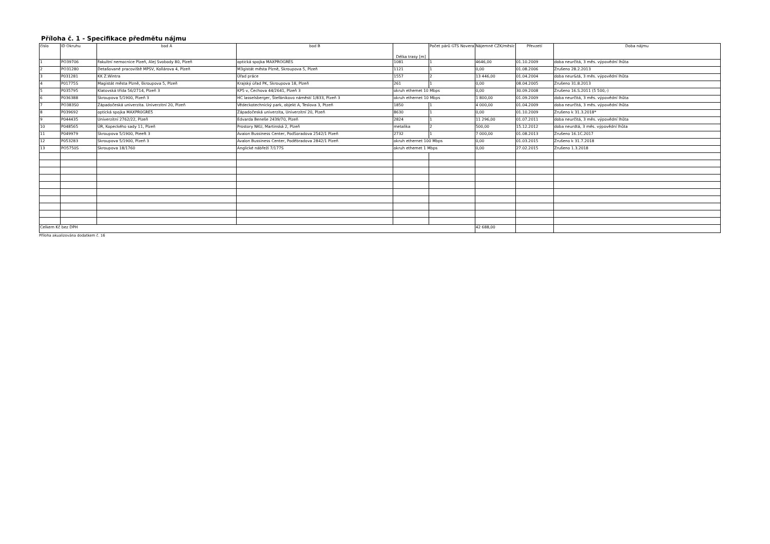Příloha č. 1 - Specifikace předmětu nájmu
| číslo | ID Okruhu | bod A | bod B | Délka trasy [m] | Počet párů GTS Novera | Nájemné CZK/měsíc | Převzetí | Doba nájmu |
| --- | --- | --- | --- | --- | --- | --- | --- | --- |
| 1 | PO39706 | Fakultní nemocnice Plzeň, Alej Svobody 80, Plzeň | optická spojka MAXPROGRES | 1081 | 1 | 4646,00 | 01.10.2009 | doba neurčitá, 3 měs. výpovědní lhůta |
| 2 | PO31280 | Detašované pracoviště MPSV, Kollárova 4, Plzeň | M3gistát města Plzně, Skroupova 5, Plzeň | 1121 | 1 | 0,00 | 01.08.2006 | Zrušeno 28.2.2013 |
| 3 | P031281 | KK Z.Wintra | Úřad práce | 1557 | 2 | 13 446,00 | 01.04.2004 | doba neur&tá, 3 měs. výpovědní lhůta |
| 4 | P01775S | Magistát města Plzně, škroupova 5, Plzeň | Krajský úřad PK, Skroupova 18, Plzeň | 261 | 1 | 0,00 | 08.04.2005 | Zrušeno 31.8.2013 |
| 5 | P035795 | Klatovská třída 56/2714, Plzeň 3 | KP5 v, Čechova 44/2641, Plzeň 3 | okruh ethemet 10 Mbps | | 0,00 | 30.09.2008 | Zrušeno 16.S.2011 (5 500,-) |
| 6 | P036388 | Skroupova 5/1900, Plzeň 3 | HC lasselsberger, Štefánikovo náměstí 1/833, Plzeň 3 | okruh ethernet 10 Mbps | | 1 800,00 | 01.09.2009 | doba neurčitá, 3 měs. výpovědní lhůta |
| 7 | PO383S0 | Západočeská univerzita. Univerzitní 20, Plzeň | Vědeckotechnický park, objekt A, Teslova 3, Ptzeň | 1850 | 1 | 4 000,00 | 01.04.2009 | doba neurčitá, 3 měs. výpovědní lhůta |
| 8 | P039692 | optická spojka MAXPR0GRE5 | Západočeská univerzita, Univerzitní 20, Plzeň | 8630 | 1 | 0,00 | 01.10.2009 | Zrušeno k 31.3.2018* |
| 9 | P044435 | Univerzitní 2762/22, Plzeň | Edvarda Beneše 2439/70, Plzeň | 2824 | 1 | 11 296,00 | 01.07.2011 | doba neurčitá, 3 měs. výpovědní lhůta |
| 10 | P048565 | ÚR, Kopeckého sady 11, Plzeň | Prostory NKU, Martinská 2, Plzeň | metalika | 2 | 500,00 | 15.12.2012 | doba neurdtá, 3 měs. výpovědní lhůta |
| 11 | P049979 | Skroupova 5/1900, Pteeft 3 | Avaion Bussiness Center, PodSoradova 2542/1 Plzeň | 2732 | 1 | 7 000,00 | 01.08.2013 | Zrušeno 16.1C.2017 |
| 12 | P053283 | Skroupova 5/1900, Plzeň 3 | Avalon Bussiness Center, Poděbradova 2842/1 Plzeň | okruh ethernet 100 Mbps | | 0,00 | 01.03.2015 | Zrušeno k 31.7.2018 |
| 13 | PO5750S | Skroupova 18/1760 | Anglické nábřeží 7/177S | okruh ethemet 1 Mbps | | 0,00 | 27.02.2015 | Zrušeno 1.3.2018 |
| Celkem Kč bez DPH | | | | | | 42 688,00 | | |
Příloha akualizována dodatkem č. 16